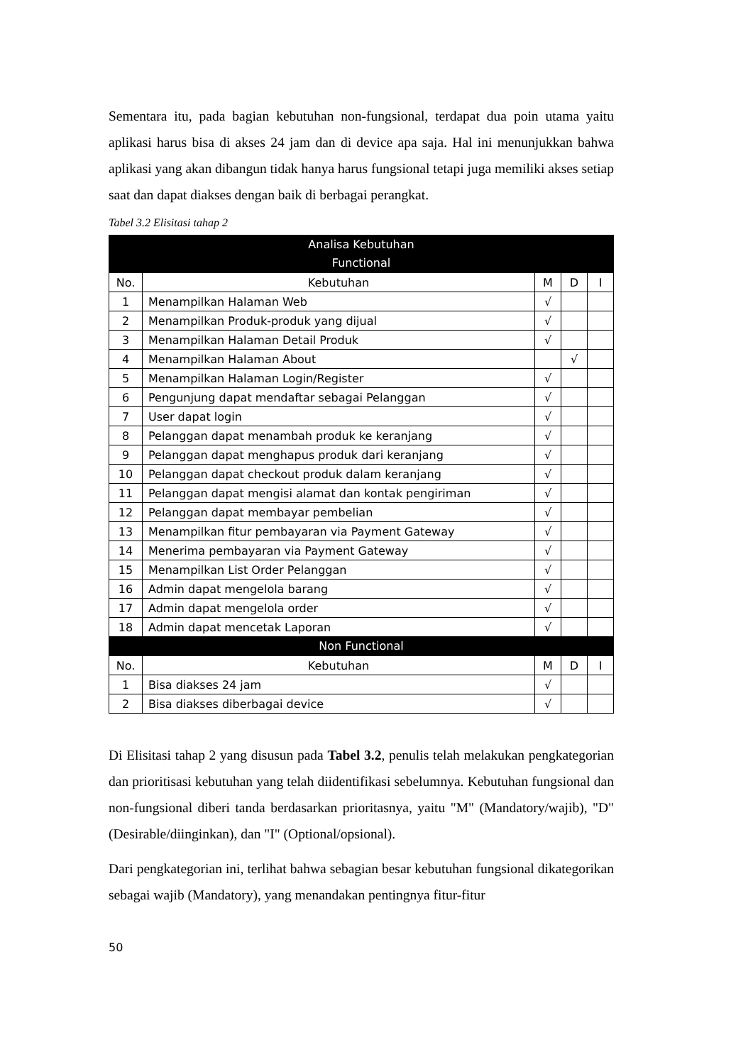Sementara itu, pada bagian kebutuhan non-fungsional, terdapat dua poin utama yaitu aplikasi harus bisa di akses 24 jam dan di device apa saja. Hal ini menunjukkan bahwa aplikasi yang akan dibangun tidak hanya harus fungsional tetapi juga memiliki akses setiap saat dan dapat diakses dengan baik di berbagai perangkat.
Tabel 3.2 Elisitasi tahap 2
| Analisa Kebutuhan Functional | | | | |
| --- | --- | --- | --- | --- |
| No. | Kebutuhan | M | D | I |
| 1 | Menampilkan Halaman Web | √ | | |
| 2 | Menampilkan Produk-produk yang dijual | √ | | |
| 3 | Menampilkan Halaman Detail Produk | √ | | |
| 4 | Menampilkan Halaman About | | √ | |
| 5 | Menampilkan Halaman Login/Register | √ | | |
| 6 | Pengunjung dapat mendaftar sebagai Pelanggan | √ | | |
| 7 | User dapat login | √ | | |
| 8 | Pelanggan dapat menambah produk ke keranjang | √ | | |
| 9 | Pelanggan dapat menghapus produk dari keranjang | √ | | |
| 10 | Pelanggan dapat checkout produk dalam keranjang | √ | | |
| 11 | Pelanggan dapat mengisi alamat dan kontak pengiriman | √ | | |
| 12 | Pelanggan dapat membayar pembelian | √ | | |
| 13 | Menampilkan fitur pembayaran via Payment Gateway | √ | | |
| 14 | Menerima pembayaran via Payment Gateway | √ | | |
| 15 | Menampilkan List Order Pelanggan | √ | | |
| 16 | Admin dapat mengelola barang | √ | | |
| 17 | Admin dapat mengelola order | √ | | |
| 18 | Admin dapat mencetak Laporan | √ | | |
| Non Functional | | | | |
| No. | Kebutuhan | M | D | I |
| 1 | Bisa diakses 24 jam | √ | | |
| 2 | Bisa diakses diberbagai device | √ | | |
Di Elisitasi tahap 2 yang disusun pada Tabel 3.2, penulis telah melakukan pengkategorian dan prioritisasi kebutuhan yang telah diidentifikasi sebelumnya. Kebutuhan fungsional dan non-fungsional diberi tanda berdasarkan prioritasnya, yaitu "M" (Mandatory/wajib), "D" (Desirable/diinginkan), dan "I" (Optional/opsional).
Dari pengkategorian ini, terlihat bahwa sebagian besar kebutuhan fungsional dikategorikan sebagai wajib (Mandatory), yang menandakan pentingnya fitur-fitur
50